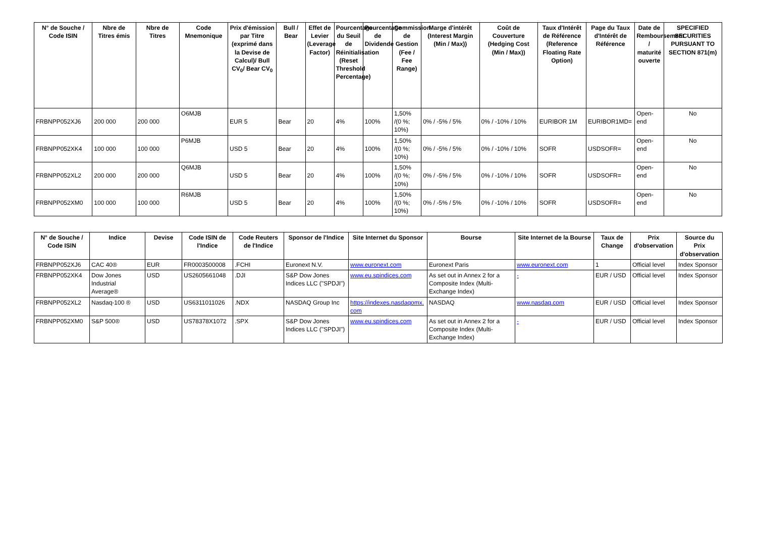| N° de Souche / Code ISIN | Nbre de Titres émis | Nbre de Titres | Code Mnemonique | Prix d'émission par Titre (exprimé dans la Devise de Calcul)/ Bull CV<sub>0</sub>/ Bear CV<sub>0</sub> | Bull / Bear | Effet de Levier (Leverage Factor) | Pourcentage du Seuil de Réinitialisation (Reset Threshold Percentage) | Pourcentage de Dividende | Commission de Gestion (Fee / Fee Range) | Marge d'intérêt (Interest Margin (Min / Max)) | Coût de Couverture (Hedging Cost (Min / Max)) | Taux d'Intérêt de Référence (Reference Floating Rate Option) | Page du Taux d'Intérêt de Référence | Date de Remboursement / maturité ouverte | SPECIFIED SECURITIES PURSUANT TO SECTION 871(m) |
| --- | --- | --- | --- | --- | --- | --- | --- | --- | --- | --- | --- | --- | --- | --- | --- |
| FRBNPP052XJ6 | 200 000 | 200 000 | O6MJB | EUR 5 | Bear | 20 | 4% | 100% | 1,50% /(0 %; 10%) | 0% / -5% / 5% | 0% / -10% / 10% | EURIBOR 1M | EURIBOR1MD= | Open-end | No |
| FRBNPP052XK4 | 100 000 | 100 000 | P6MJB | USD 5 | Bear | 20 | 4% | 100% | 1,50% /(0 %; 10%) | 0% / -5% / 5% | 0% / -10% / 10% | SOFR | USDSOFR= | Open-end | No |
| FRBNPP052XL2 | 200 000 | 200 000 | Q6MJB | USD 5 | Bear | 20 | 4% | 100% | 1,50% /(0 %; 10%) | 0% / -5% / 5% | 0% / -10% / 10% | SOFR | USDSOFR= | Open-end | No |
| FRBNPP052XM0 | 100 000 | 100 000 | R6MJB | USD 5 | Bear | 20 | 4% | 100% | 1,50% /(0 %; 10%) | 0% / -5% / 5% | 0% / -10% / 10% | SOFR | USDSOFR= | Open-end | No |
| N° de Souche / Code ISIN | Indice | Devise | Code ISIN de l'Indice | Code Reuters de l'Indice | Sponsor de l'Indice | Site Internet du Sponsor | Bourse | Site Internet de la Bourse | Taux de Change | Prix d'observation | Source du Prix d'observation |
| --- | --- | --- | --- | --- | --- | --- | --- | --- | --- | --- | --- |
| FRBNPP052XJ6 | CAC 40® | EUR | FR0003500008 | .FCHI | Euronext N.V. | www.euronext.com | Euronext Paris | www.euronext.com | 1 | Official level | Index Sponsor |
| FRBNPP052XK4 | Dow Jones Industrial Average® | USD | US2605661048 | .DJI | S&P Dow Jones Indices LLC ("SPDJI") | www.eu.spindices.com | As set out in Annex 2 for a Composite Index (Multi-Exchange Index) | - | EUR / USD | Official level | Index Sponsor |
| FRBNPP052XL2 | Nasdaq-100 ® | USD | US6311011026 | .NDX | NASDAQ Group Inc | https://indexes.nasdaqomx.com | NASDAQ | www.nasdaq.com | EUR / USD | Official level | Index Sponsor |
| FRBNPP052XM0 | S&P 500® | USD | US78378X1072 | .SPX | S&P Dow Jones Indices LLC ("SPDJI") | www.eu.spindices.com | As set out in Annex 2 for a Composite Index (Multi-Exchange Index) | - | EUR / USD | Official level | Index Sponsor |